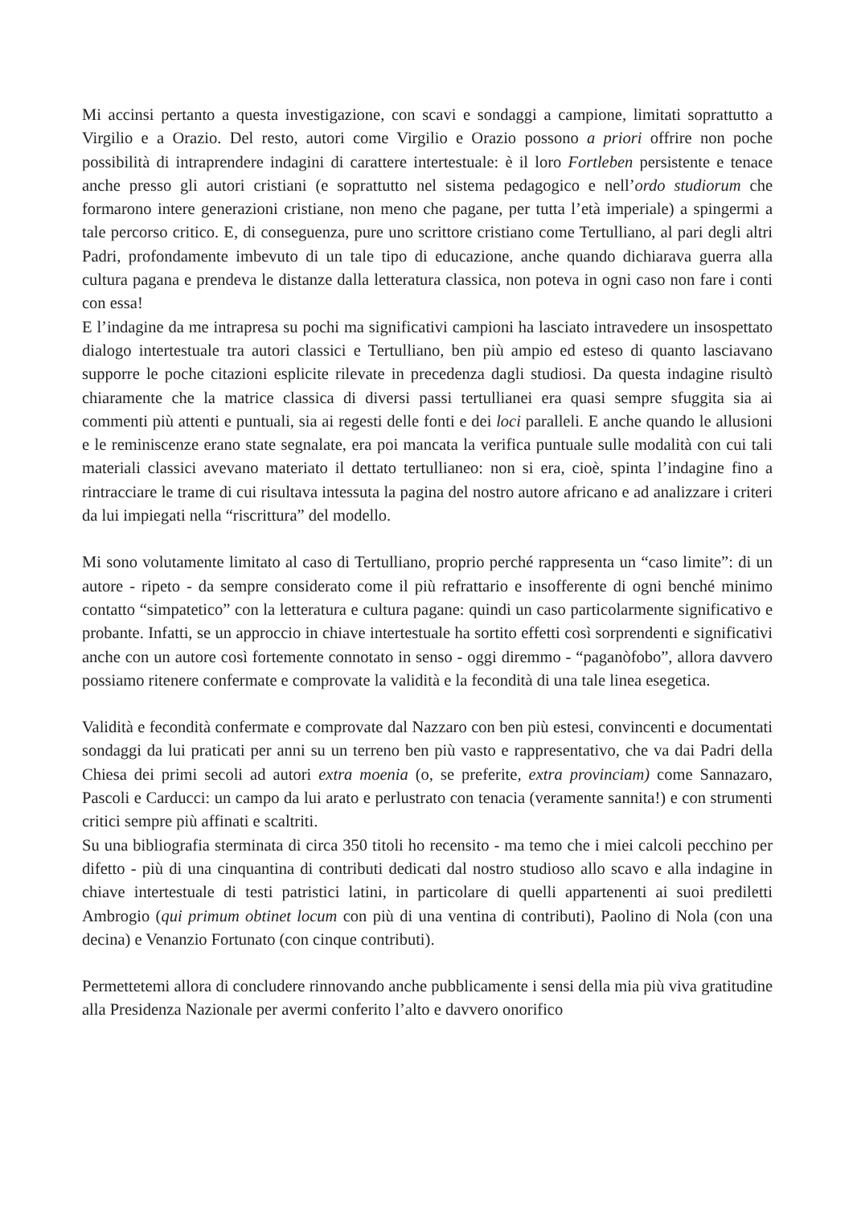Mi accinsi pertanto a questa investigazione, con scavi e sondaggi a campione, limitati soprattutto a Virgilio e a Orazio. Del resto, autori come Virgilio e Orazio possono a priori offrire non poche possibilità di intraprendere indagini di carattere intertestuale: è il loro Fortleben persistente e tenace anche presso gli autori cristiani (e soprattutto nel sistema pedagogico e nell’ordo studiorum che formarono intere generazioni cristiane, non meno che pagane, per tutta l’età imperiale) a spingermi a tale percorso critico. E, di conseguenza, pure uno scrittore cristiano come Tertulliano, al pari degli altri Padri, profondamente imbevuto di un tale tipo di educazione, anche quando dichiarava guerra alla cultura pagana e prendeva le distanze dalla letteratura classica, non poteva in ogni caso non fare i conti con essa!
E l’indagine da me intrapresa su pochi ma significativi campioni ha lasciato intravedere un insospettato dialogo intertestuale tra autori classici e Tertulliano, ben più ampio ed esteso di quanto lasciavano supporre le poche citazioni esplicite rilevate in precedenza dagli studiosi. Da questa indagine risultò chiaramente che la matrice classica di diversi passi tertullianei era quasi sempre sfuggita sia ai commenti più attenti e puntuali, sia ai regesti delle fonti e dei loci paralleli. E anche quando le allusioni e le reminiscenze erano state segnalate, era poi mancata la verifica puntuale sulle modalità con cui tali materiali classici avevano materiato il dettato tertullianeo: non si era, cioè, spinta l’indagine fino a rintracciare le trame di cui risultava intessuta la pagina del nostro autore africano e ad analizzare i criteri da lui impiegati nella “riscrittura” del modello.
Mi sono volutamente limitato al caso di Tertulliano, proprio perché rappresenta un “caso limite”: di un autore - ripeto - da sempre considerato come il più refrattario e insofferente di ogni benché minimo contatto “simpatetico” con la letteratura e cultura pagane: quindi un caso particolarmente significativo e probante. Infatti, se un approccio in chiave intertestuale ha sortito effetti così sorprendenti e significativi anche con un autore così fortemente connotato in senso - oggi diremmo - “paganòfobo”, allora davvero possiamo ritenere confermate e comprovate la validità e la fecondità di una tale linea esegetica.
Validità e fecondità confermate e comprovate dal Nazzaro con ben più estesi, convincenti e documentati sondaggi da lui praticati per anni su un terreno ben più vasto e rappresentativo, che va dai Padri della Chiesa dei primi secoli ad autori extra moenia (o, se preferite, extra provinciam) come Sannazaro, Pascoli e Carducci: un campo da lui arato e perlustrato con tenacia (veramente sannita!) e con strumenti critici sempre più affinati e scaltriti.
Su una bibliografia sterminata di circa 350 titoli ho recensito - ma temo che i miei calcoli pecchino per difetto - più di una cinquantina di contributi dedicati dal nostro studioso allo scavo e alla indagine in chiave intertestuale di testi patristici latini, in particolare di quelli appartenenti ai suoi prediletti Ambrogio (qui primum obtinet locum con più di una ventina di contributi), Paolino di Nola (con una decina) e Venanzio Fortunato (con cinque contributi).
Permettetemi allora di concludere rinnovando anche pubblicamente i sensi della mia più viva gratitudine alla Presidenza Nazionale per avermi conferito l’alto e davvero onorifico